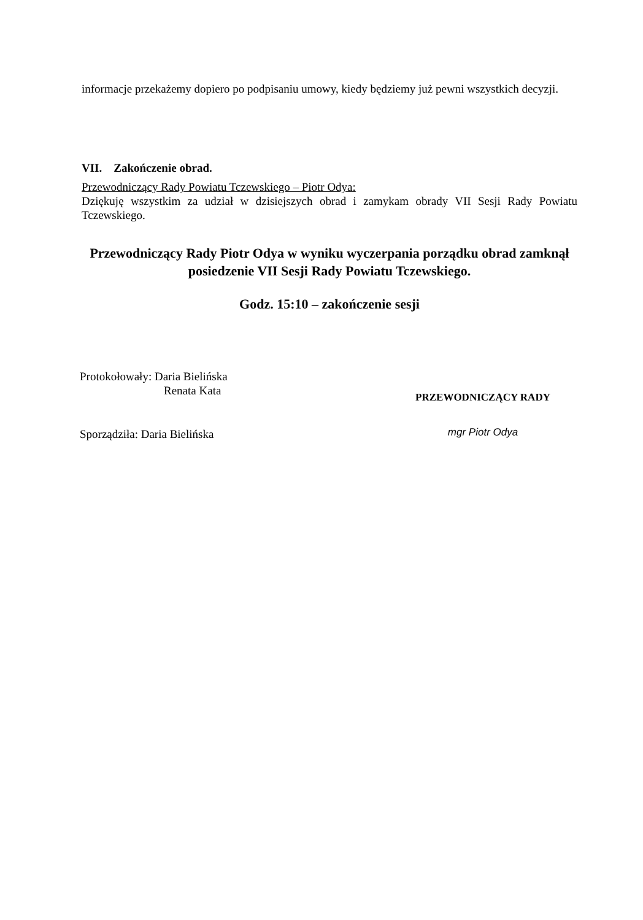informacje przekażemy dopiero po podpisaniu umowy, kiedy będziemy już pewni wszystkich decyzji.
VII. Zakończenie obrad.
Przewodniczący Rady Powiatu Tczewskiego – Piotr Odya:
Dziękuję wszystkim za udział w dzisiejszych obrad i zamykam obrady VII Sesji Rady Powiatu Tczewskiego.
Przewodniczący Rady Piotr Odya w wyniku wyczerpania porządku obrad zamknął posiedzenie VII Sesji Rady Powiatu Tczewskiego.
Godz. 15:10 – zakończenie sesji
Protokołowały: Daria Bielińska
Renata Kata
Sporządziła: Daria Bielińska
PRZEWODNICZĄCY RADY
mgr Piotr Odya